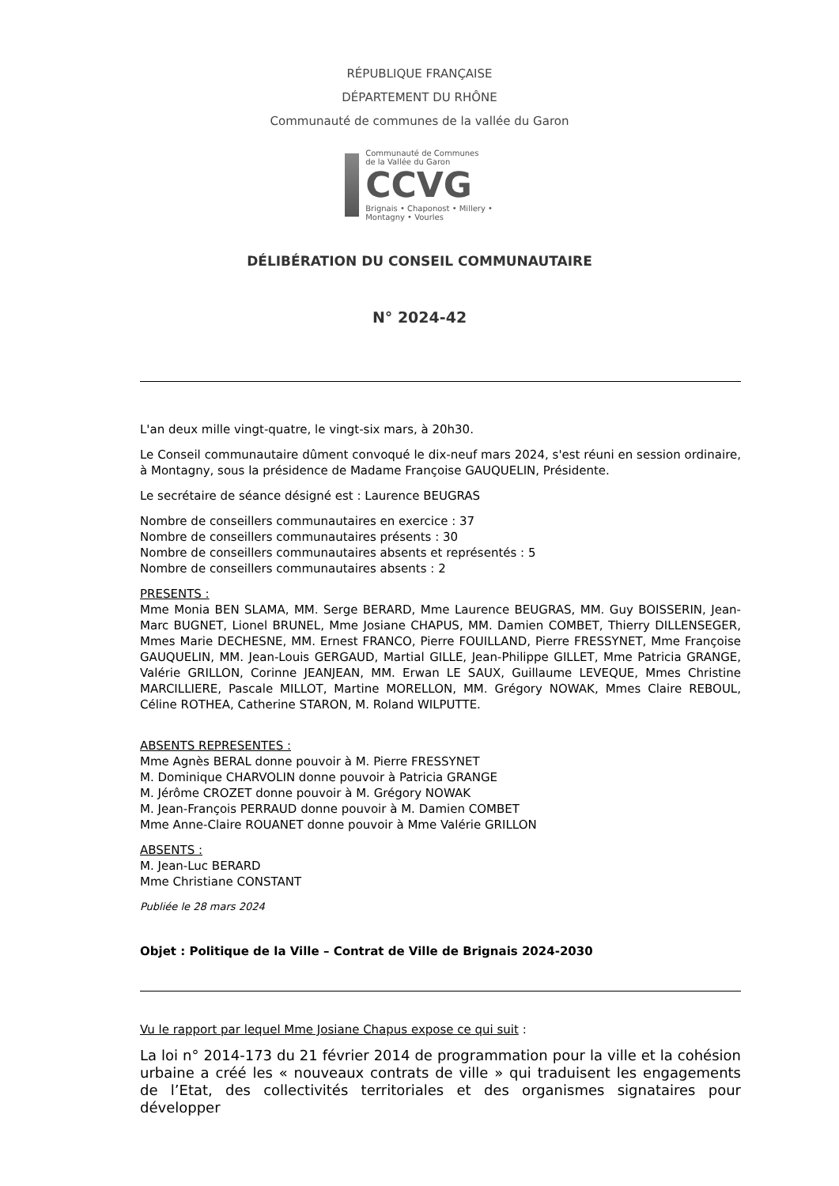RÉPUBLIQUE FRANÇAISE
DÉPARTEMENT DU RHÔNE
Communauté de communes de la vallée du Garon
Communauté de Communes
de la Vallée du Garon
CCVG
Brignais • Chaponost • Millery • Montagny • Vourles
DÉLIBÉRATION DU CONSEIL COMMUNAUTAIRE
N° 2024-42
L'an deux mille vingt-quatre, le vingt-six mars, à 20h30.
Le Conseil communautaire dûment convoqué le dix-neuf mars 2024, s'est réuni en session ordinaire, à Montagny, sous la présidence de Madame Françoise GAUQUELIN, Présidente.
Le secrétaire de séance désigné est : Laurence BEUGRAS
Nombre de conseillers communautaires en exercice : 37
Nombre de conseillers communautaires présents : 30
Nombre de conseillers communautaires absents et représentés : 5
Nombre de conseillers communautaires absents : 2
PRESENTS :
Mme Monia BEN SLAMA, MM. Serge BERARD, Mme Laurence BEUGRAS, MM. Guy BOISSERIN, Jean-Marc BUGNET, Lionel BRUNEL, Mme Josiane CHAPUS, MM. Damien COMBET, Thierry DILLENSEGER, Mmes Marie DECHESNE, MM. Ernest FRANCO, Pierre FOUILLAND, Pierre FRESSYNET, Mme Françoise GAUQUELIN, MM. Jean-Louis GERGAUD, Martial GILLE, Jean-Philippe GILLET, Mme Patricia GRANGE, Valérie GRILLON, Corinne JEANJEAN, MM. Erwan LE SAUX, Guillaume LEVEQUE, Mmes Christine MARCILLIERE, Pascale MILLOT, Martine MORELLON, MM. Grégory NOWAK, Mmes Claire REBOUL, Céline ROTHEA, Catherine STARON, M. Roland WILPUTTE.
ABSENTS REPRESENTES :
Mme Agnès BERAL donne pouvoir à M. Pierre FRESSYNET
M. Dominique CHARVOLIN donne pouvoir à Patricia GRANGE
M. Jérôme CROZET donne pouvoir à M. Grégory NOWAK
M. Jean-François PERRAUD donne pouvoir à M. Damien COMBET
Mme Anne-Claire ROUANET donne pouvoir à Mme Valérie GRILLON
ABSENTS :
M. Jean-Luc BERARD
Mme Christiane CONSTANT
Publiée le 28 mars 2024
Objet : Politique de la Ville – Contrat de Ville de Brignais 2024-2030
Vu le rapport par lequel Mme Josiane Chapus expose ce qui suit :
La loi n° 2014-173 du 21 février 2014 de programmation pour la ville et la cohésion urbaine a créé les « nouveaux contrats de ville » qui traduisent les engagements de l’Etat, des collectivités territoriales et des organismes signataires pour développer